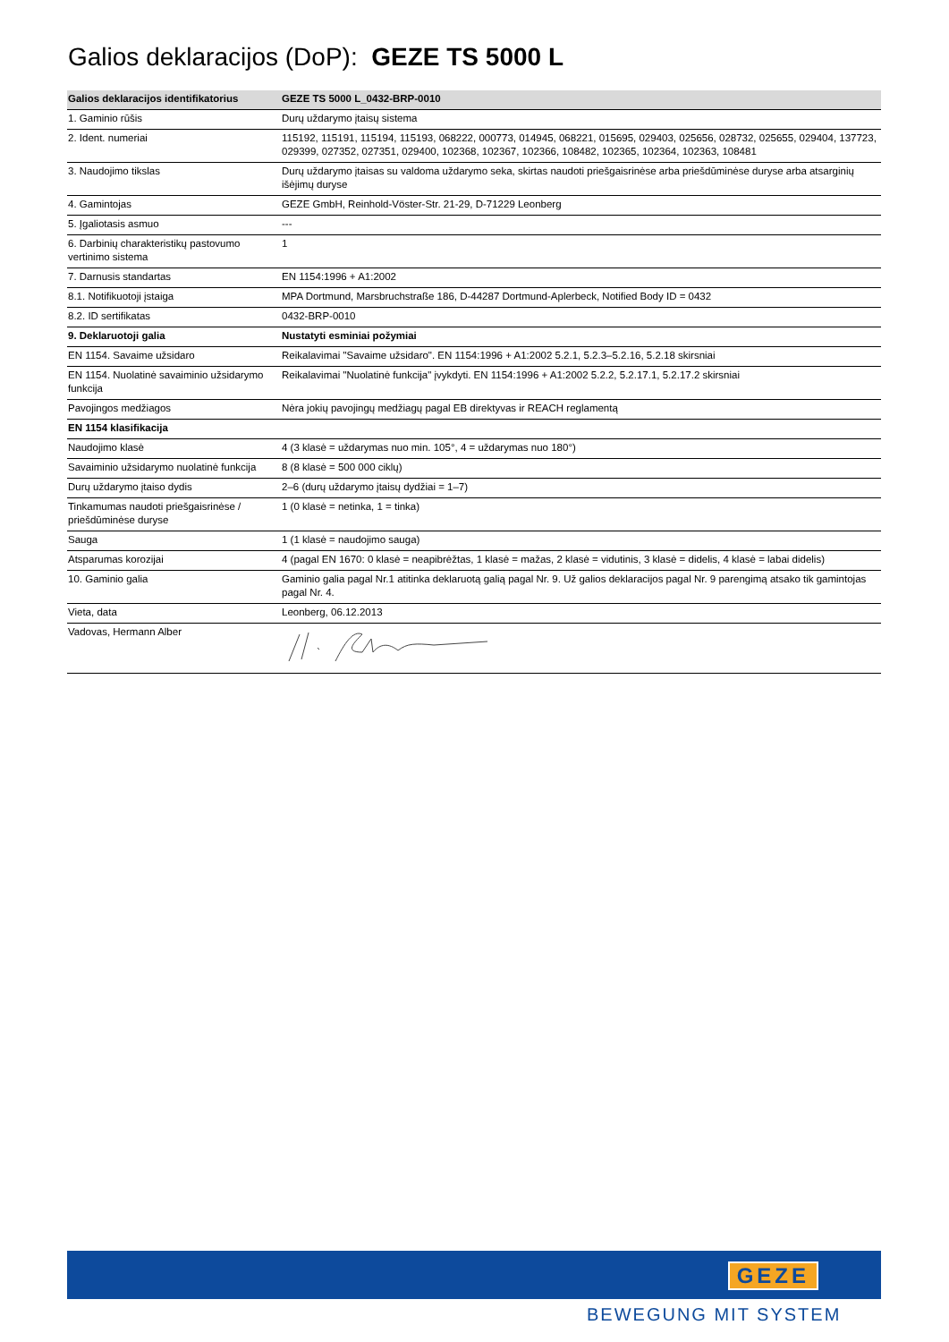Galios deklaracijos (DoP): GEZE TS 5000 L
| Galios deklaracijos identifikatorius | GEZE TS 5000 L_0432-BRP-0010 |
| --- | --- |
| 1. Gaminio rūšis | Durų uždarymo įtaisų sistema |
| 2. Ident. numeriai | 115192, 115191, 115194, 115193, 068222, 000773, 014945, 068221, 015695, 029403, 025656, 028732, 025655, 029404, 137723, 029399, 027352, 027351, 029400, 102368, 102367, 102366, 108482, 102365, 102364, 102363, 108481 |
| 3. Naudojimo tikslas | Durų uždarymo įtaisas su valdoma uždarymo seka, skirtas naudoti priešgaisrinėse arba priešdūminėse duryse arba atsarginių išėjimų duryse |
| 4. Gamintojas | GEZE GmbH, Reinhold-Vöster-Str. 21-29, D-71229 Leonberg |
| 5. Įgaliotasis asmuo | --- |
| 6. Darbinių charakteristikų pastovumo vertinimo sistema | 1 |
| 7. Darnusis standartas | EN 1154:1996 + A1:2002 |
| 8.1. Notifikuotoji įstaiga | MPA Dortmund, Marsbruchstraße 186, D-44287 Dortmund-Aplerbeck, Notified Body ID = 0432 |
| 8.2. ID sertifikatas | 0432-BRP-0010 |
| 9. Deklaruotoji galia | Nustatyti esminiai požymiai |
| EN 1154. Savaime užsidaro | Reikalavimai "Savaime užsidaro". EN 1154:1996 + A1:2002 5.2.1, 5.2.3–5.2.16, 5.2.18 skirsniai |
| EN 1154. Nuolatinė savaiminio užsidarymo funkcija | Reikalavimai "Nuolatinė funkcija" įvykdyti. EN 1154:1996 + A1:2002 5.2.2, 5.2.17.1, 5.2.17.2 skirsniai |
| Pavojingos medžiagos | Nėra jokių pavojingų medžiagų pagal EB direktyvas ir REACH reglamentą |
| EN 1154 klasifikacija | |
| Naudojimo klasė | 4 (3 klasė = uždarymas nuo min. 105°, 4 = uždarymas nuo 180°) |
| Savaiminio užsidarymo nuolatinė funkcija | 8 (8 klasė = 500 000 ciklų) |
| Durų uždarymo įtaiso dydis | 2–6 (durų uždarymo įtaisų dydžiai = 1–7) |
| Tinkamumas naudoti priešgaisrinėse / priešdūminėse duryse | 1 (0 klasė = netinka, 1 = tinka) |
| Sauga | 1 (1 klasė = naudojimo sauga) |
| Atsparumas korozijai | 4 (pagal EN 1670: 0 klasė = neapibrėžtas, 1 klasė = mažas, 2 klasė = vidutinis, 3 klasė = didelis, 4 klasė = labai didelis) |
| 10. Gaminio galia | Gaminio galia pagal Nr.1 atitinka deklaruotą galią pagal Nr. 9. Už galios deklaracijos pagal Nr. 9 parengimą atsako tik gamintojas pagal Nr. 4. |
| Vieta, data | Leonberg, 06.12.2013 |
| Vadovas, Hermann Alber | |
GEZE
BEWEGUNG MIT SYSTEM